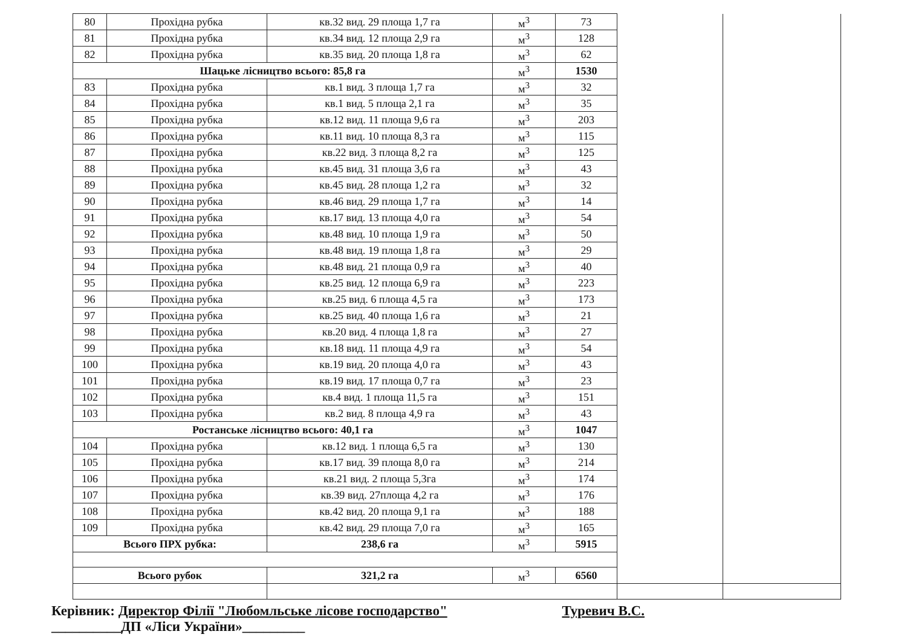| 80 | Прохідна рубка | кв.32 вид. 29 площа 1,7 га | м<sup>3</sup> | 73 | | |
| 81 | Прохідна рубка | кв.34 вид. 12 площа 2,9 га | м<sup>3</sup> | 128 | | |
| 82 | Прохідна рубка | кв.35 вид. 20 площа 1,8 га | м<sup>3</sup> | 62 | | |
| Шацьке лісництво всього: 85,8 га | | | м<sup>3</sup> | 1530 | | |
| 83 | Прохідна рубка | кв.1 вид. 3 площа 1,7 га | м<sup>3</sup> | 32 | | |
| 84 | Прохідна рубка | кв.1 вид. 5 площа 2,1 га | м<sup>3</sup> | 35 | | |
| 85 | Прохідна рубка | кв.12 вид. 11 площа 9,6 га | м<sup>3</sup> | 203 | | |
| 86 | Прохідна рубка | кв.11 вид. 10 площа 8,3 га | м<sup>3</sup> | 115 | | |
| 87 | Прохідна рубка | кв.22 вид. 3 площа 8,2 га | м<sup>3</sup> | 125 | | |
| 88 | Прохідна рубка | кв.45 вид. 31 площа 3,6 га | м<sup>3</sup> | 43 | | |
| 89 | Прохідна рубка | кв.45 вид. 28 площа 1,2 га | м<sup>3</sup> | 32 | | |
| 90 | Прохідна рубка | кв.46 вид. 29 площа 1,7 га | м<sup>3</sup> | 14 | | |
| 91 | Прохідна рубка | кв.17 вид. 13 площа 4,0 га | м<sup>3</sup> | 54 | | |
| 92 | Прохідна рубка | кв.48 вид. 10 площа 1,9 га | м<sup>3</sup> | 50 | | |
| 93 | Прохідна рубка | кв.48 вид. 19 площа 1,8 га | м<sup>3</sup> | 29 | | |
| 94 | Прохідна рубка | кв.48 вид. 21 площа 0,9 га | м<sup>3</sup> | 40 | | |
| 95 | Прохідна рубка | кв.25 вид. 12 площа 6,9 га | м<sup>3</sup> | 223 | | |
| 96 | Прохідна рубка | кв.25 вид. 6 площа 4,5 га | м<sup>3</sup> | 173 | | |
| 97 | Прохідна рубка | кв.25 вид. 40 площа 1,6 га | м<sup>3</sup> | 21 | | |
| 98 | Прохідна рубка | кв.20 вид. 4 площа 1,8 га | м<sup>3</sup> | 27 | | |
| 99 | Прохідна рубка | кв.18 вид. 11 площа 4,9 га | м<sup>3</sup> | 54 | | |
| 100 | Прохідна рубка | кв.19 вид. 20 площа 4,0 га | м<sup>3</sup> | 43 | | |
| 101 | Прохідна рубка | кв.19 вид. 17 площа 0,7 га | м<sup>3</sup> | 23 | | |
| 102 | Прохідна рубка | кв.4 вид. 1 площа 11,5 га | м<sup>3</sup> | 151 | | |
| 103 | Прохідна рубка | кв.2 вид. 8 площа 4,9 га | м<sup>3</sup> | 43 | | |
| Ростанське лісництво всього: 40,1 га | | | м<sup>3</sup> | 1047 | | |
| 104 | Прохідна рубка | кв.12 вид. 1 площа 6,5 га | м<sup>3</sup> | 130 | | |
| 105 | Прохідна рубка | кв.17 вид. 39 площа 8,0 га | м<sup>3</sup> | 214 | | |
| 106 | Прохідна рубка | кв.21 вид. 2 площа 5,3га | м<sup>3</sup> | 174 | | |
| 107 | Прохідна рубка | кв.39 вид. 27площа 4,2 га | м<sup>3</sup> | 176 | | |
| 108 | Прохідна рубка | кв.42 вид. 20 площа 9,1 га | м<sup>3</sup> | 188 | | |
| 109 | Прохідна рубка | кв.42 вид. 29 площа 7,0 га | м<sup>3</sup> | 165 | | |
| Всього ПРХ рубка: | | 238,6 га | м<sup>3</sup> | 5915 | | |
| Всього рубок | | 321,2 га | м<sup>3</sup> | 6560 | | |
Керівник: Директор Філії "Любомльське лісове господарство" Туревич В.С.
__________ДП «Ліси України»_________